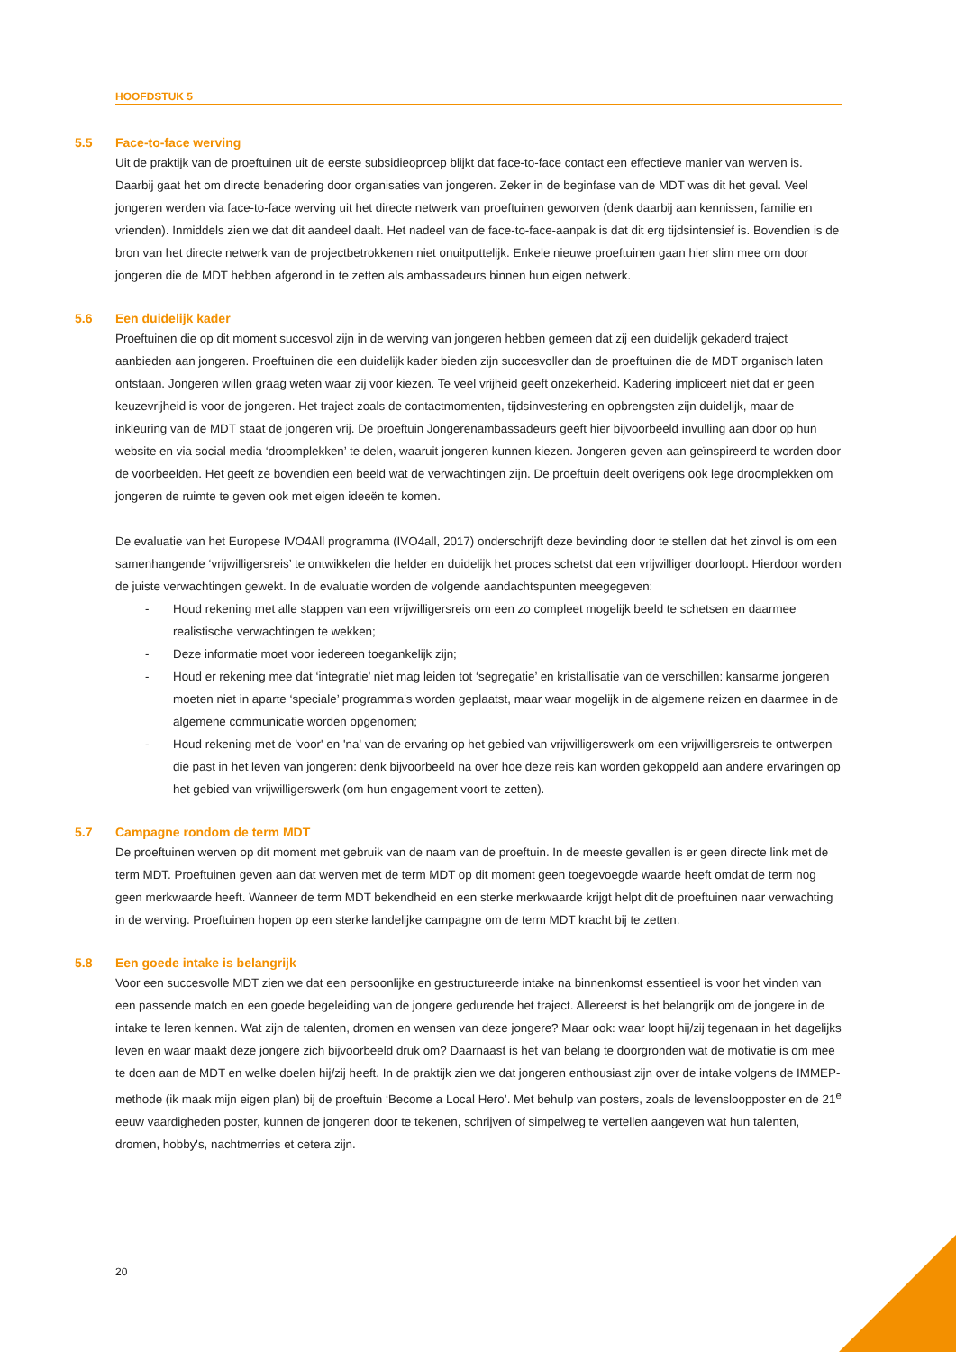HOOFDSTUK 5
5.5 Face-to-face werving
Uit de praktijk van de proeftuinen uit de eerste subsidieoproep blijkt dat face-to-face contact een effectieve manier van werven is. Daarbij gaat het om directe benadering door organisaties van jongeren. Zeker in de beginfase van de MDT was dit het geval. Veel jongeren werden via face-to-face werving uit het directe netwerk van proeftuinen geworven (denk daarbij aan kennissen, familie en vrienden). Inmiddels zien we dat dit aandeel daalt. Het nadeel van de face-to-face-aanpak is dat dit erg tijdsintensief is. Bovendien is de bron van het directe netwerk van de projectbetrokkenen niet onuitputtelijk. Enkele nieuwe proeftuinen gaan hier slim mee om door jongeren die de MDT hebben afgerond in te zetten als ambassadeurs binnen hun eigen netwerk.
5.6 Een duidelijk kader
Proeftuinen die op dit moment succesvol zijn in de werving van jongeren hebben gemeen dat zij een duidelijk gekaderd traject aanbieden aan jongeren. Proeftuinen die een duidelijk kader bieden zijn succesvoller dan de proeftuinen die de MDT organisch laten ontstaan. Jongeren willen graag weten waar zij voor kiezen. Te veel vrijheid geeft onzekerheid. Kadering impliceert niet dat er geen keuzevrijheid is voor de jongeren. Het traject zoals de contactmomenten, tijdsinvestering en opbrengsten zijn duidelijk, maar de inkleuring van de MDT staat de jongeren vrij. De proeftuin Jongerenambassadeurs geeft hier bijvoorbeeld invulling aan door op hun website en via social media ‘droomplekken’ te delen, waaruit jongeren kunnen kiezen. Jongeren geven aan geïnspireerd te worden door de voorbeelden. Het geeft ze bovendien een beeld wat de verwachtingen zijn. De proeftuin deelt overigens ook lege droomplekken om jongeren de ruimte te geven ook met eigen ideeën te komen.
De evaluatie van het Europese IVO4All programma (IVO4all, 2017) onderschrijft deze bevinding door te stellen dat het zinvol is om een samenhangende ‘vrijwilligersreis’ te ontwikkelen die helder en duidelijk het proces schetst dat een vrijwilliger doorloopt. Hierdoor worden de juiste verwachtingen gewekt. In de evaluatie worden de volgende aandachtspunten meegegeven:
- Houd rekening met alle stappen van een vrijwilligersreis om een zo compleet mogelijk beeld te schetsen en daarmee realistische verwachtingen te wekken;
- Deze informatie moet voor iedereen toegankelijk zijn;
- Houd er rekening mee dat ‘integratie’ niet mag leiden tot ‘segregatie’ en kristallisatie van de verschillen: kansarme jongeren moeten niet in aparte ‘speciale’ programma's worden geplaatst, maar waar mogelijk in de algemene reizen en daarmee in de algemene communicatie worden opgenomen;
- Houd rekening met de 'voor' en 'na' van de ervaring op het gebied van vrijwilligerswerk om een vrijwilligersreis te ontwerpen die past in het leven van jongeren: denk bijvoorbeeld na over hoe deze reis kan worden gekoppeld aan andere ervaringen op het gebied van vrijwilligerswerk (om hun engagement voort te zetten).
5.7 Campagne rondom de term MDT
De proeftuinen werven op dit moment met gebruik van de naam van de proeftuin. In de meeste gevallen is er geen directe link met de term MDT. Proeftuinen geven aan dat werven met de term MDT op dit moment geen toegevoegde waarde heeft omdat de term nog geen merkwaarde heeft. Wanneer de term MDT bekendheid en een sterke merkwaarde krijgt helpt dit de proeftuinen naar verwachting in de werving. Proeftuinen hopen op een sterke landelijke campagne om de term MDT kracht bij te zetten.
5.8 Een goede intake is belangrijk
Voor een succesvolle MDT zien we dat een persoonlijke en gestructureerde intake na binnenkomst essentieel is voor het vinden van een passende match en een goede begeleiding van de jongere gedurende het traject. Allereerst is het belangrijk om de jongere in de intake te leren kennen. Wat zijn de talenten, dromen en wensen van deze jongere? Maar ook: waar loopt hij/zij tegenaan in het dagelijks leven en waar maakt deze jongere zich bijvoorbeeld druk om? Daarnaast is het van belang te doorgronden wat de motivatie is om mee te doen aan de MDT en welke doelen hij/zij heeft. In de praktijk zien we dat jongeren enthousiast zijn over de intake volgens de IMMEP-methode (ik maak mijn eigen plan) bij de proeftuin ‘Become a Local Hero’. Met behulp van posters, zoals de levensloopposter en de 21<sup>e</sup> eeuw vaardigheden poster, kunnen de jongeren door te tekenen, schrijven of simpelweg te vertellen aangeven wat hun talenten, dromen, hobby's, nachtmerries et cetera zijn.
20